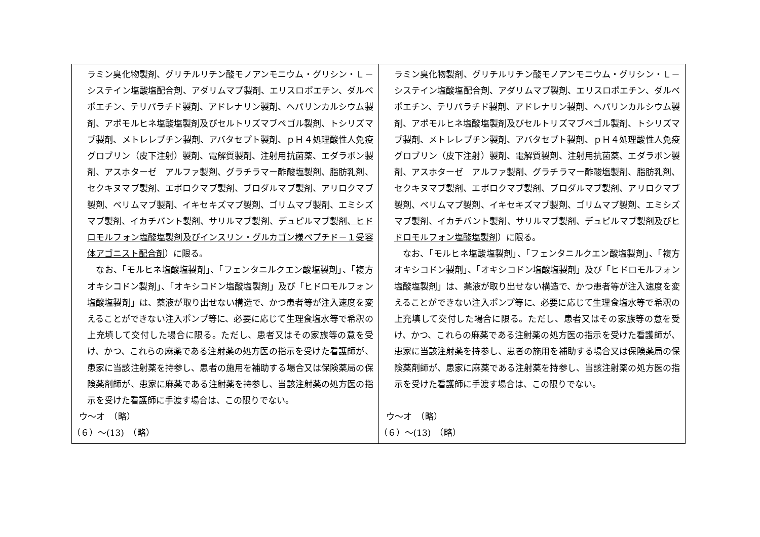| ラミン臭化物製剤、グリチルリチン酸モノアンモニウム・グリシン・Ｌ－システイン塩酸塩配合剤、アダリムマブ製剤、エリスロポエチン、ダルベポエチン、テリパラチド製剤、アドレナリン製剤、ヘパリンカルシウム製剤、アポモルヒネ塩酸塩製剤及びセルトリズマブペゴル製剤、トシリズマブ製剤、メトレレプチン製剤、アバタセプト製剤、ｐＨ４処理酸性人免疫グロブリン（皮下注射）製剤、電解質製剤、注射用抗菌薬、エダラボン製剤、アスホターゼ アルファ製剤、グラチラマー酢酸塩製剤、脂肪乳剤、セクキヌマブ製剤、エボロクマブ製剤、ブロダルマブ製剤、アリロクマブ製剤、ベリムマブ製剤、イキセキズマブ製剤、ゴリムマブ製剤、エミシズマブ製剤、イカチバント製剤、サリルマブ製剤、デュピルマブ製剤 、ヒドロモルフォン塩酸塩製剤及びインスリン・グルカゴン様ペプチド－１受容体アゴニスト配合剤 ）に限る。 なお、「モルヒネ塩酸塩製剤」、「フェンタニルクエン酸塩製剤」、「複方オキシコドン製剤」、「オキシコドン塩酸塩製剤」及び「ヒドロモルフォン塩酸塩製剤」は、薬液が取り出せない構造で、かつ患者等が注入速度を変えることができない注入ポンプ等に、必要に応じて生理食塩水等で希釈の上充填して交付した場合に限る。ただし、患者又はその家族等の意を受け、かつ、これらの麻薬である注射薬の処方医の指示を受けた看護師が、患家に当該注射薬を持参し、患者の施用を補助する場合又は保険薬局の保険薬剤師が、患家に麻薬である注射薬を持参し、当該注射薬の処方医の指示を受けた看護師に手渡す場合は、この限りでない。 ウ～オ （略） （６）～(13) （略） | ラミン臭化物製剤、グリチルリチン酸モノアンモニウム・グリシン・Ｌ－システイン塩酸塩配合剤、アダリムマブ製剤、エリスロポエチン、ダルベポエチン、テリパラチド製剤、アドレナリン製剤、ヘパリンカルシウム製剤、アポモルヒネ塩酸塩製剤及びセルトリズマブペゴル製剤、トシリズマブ製剤、メトレレプチン製剤、アバタセプト製剤、ｐＨ４処理酸性人免疫グロブリン（皮下注射）製剤、電解質製剤、注射用抗菌薬、エダラボン製剤、アスホターゼ アルファ製剤、グラチラマー酢酸塩製剤、脂肪乳剤、セクキヌマブ製剤、エボロクマブ製剤、ブロダルマブ製剤、アリロクマブ製剤、ベリムマブ製剤、イキセキズマブ製剤、ゴリムマブ製剤、エミシズマブ製剤、イカチバント製剤、サリルマブ製剤、デュピルマブ製剤 及びヒドロモルフォン塩酸塩製剤 ）に限る。 なお、「モルヒネ塩酸塩製剤」、「フェンタニルクエン酸塩製剤」、「複方オキシコドン製剤」、「オキシコドン塩酸塩製剤」及び「ヒドロモルフォン塩酸塩製剤」は、薬液が取り出せない構造で、かつ患者等が注入速度を変えることができない注入ポンプ等に、必要に応じて生理食塩水等で希釈の上充填して交付した場合に限る。ただし、患者又はその家族等の意を受け、かつ、これらの麻薬である注射薬の処方医の指示を受けた看護師が、患家に当該注射薬を持参し、患者の施用を補助する場合又は保険薬局の保険薬剤師が、患家に麻薬である注射薬を持参し、当該注射薬の処方医の指示を受けた看護師に手渡す場合は、この限りでない。 ウ～オ （略） （６）～(13) （略） |